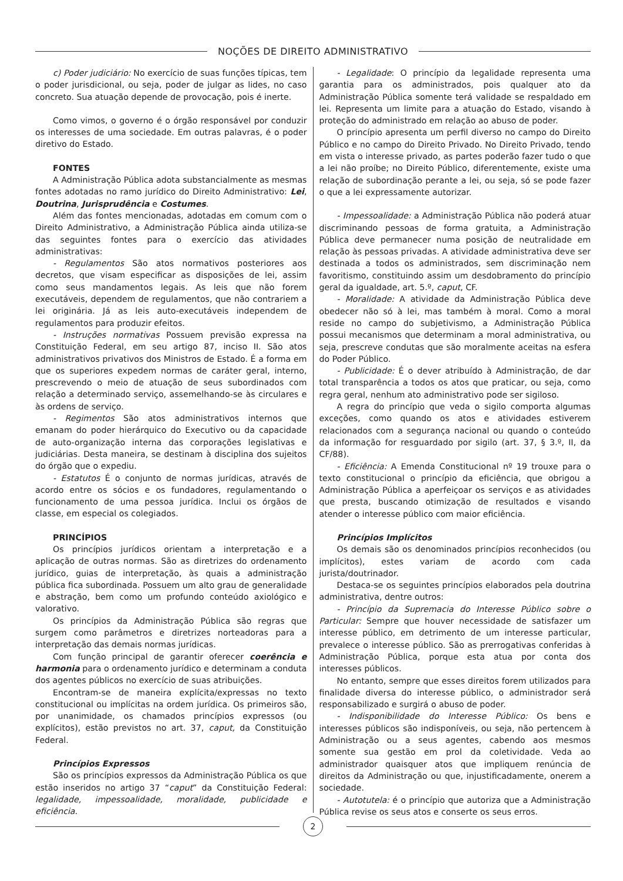NOÇÕES DE DIREITO ADMINISTRATIVO
c) Poder judiciário: No exercício de suas funções típicas, tem o poder jurisdicional, ou seja, poder de julgar as lides, no caso concreto. Sua atuação depende de provocação, pois é inerte.
Como vimos, o governo é o órgão responsável por conduzir os interesses de uma sociedade. Em outras palavras, é o poder diretivo do Estado.
FONTES
A Administração Pública adota substancialmente as mesmas fontes adotadas no ramo jurídico do Direito Administrativo: Lei, Doutrina, Jurisprudência e Costumes.
Além das fontes mencionadas, adotadas em comum com o Direito Administrativo, a Administração Pública ainda utiliza-se das seguintes fontes para o exercício das atividades administrativas:
- Regulamentos São atos normativos posteriores aos decretos, que visam especificar as disposições de lei, assim como seus mandamentos legais. As leis que não forem executáveis, dependem de regulamentos, que não contrariem a lei originária. Já as leis auto-executáveis independem de regulamentos para produzir efeitos.
- Instruções normativas Possuem previsão expressa na Constituição Federal, em seu artigo 87, inciso II. São atos administrativos privativos dos Ministros de Estado. É a forma em que os superiores expedem normas de caráter geral, interno, prescrevendo o meio de atuação de seus subordinados com relação a determinado serviço, assemelhando-se às circulares e às ordens de serviço.
- Regimentos São atos administrativos internos que emanam do poder hierárquico do Executivo ou da capacidade de auto-organização interna das corporações legislativas e judiciárias. Desta maneira, se destinam à disciplina dos sujeitos do órgão que o expediu.
- Estatutos É o conjunto de normas jurídicas, através de acordo entre os sócios e os fundadores, regulamentando o funcionamento de uma pessoa jurídica. Inclui os órgãos de classe, em especial os colegiados.
PRINCÍPIOS
Os princípios jurídicos orientam a interpretação e a aplicação de outras normas. São as diretrizes do ordenamento jurídico, guias de interpretação, às quais a administração pública fica subordinada. Possuem um alto grau de generalidade e abstração, bem como um profundo conteúdo axiológico e valorativo.
Os princípios da Administração Pública são regras que surgem como parâmetros e diretrizes norteadoras para a interpretação das demais normas jurídicas.
Com função principal de garantir oferecer coerência e harmonia para o ordenamento jurídico e determinam a conduta dos agentes públicos no exercício de suas atribuições.
Encontram-se de maneira explícita/expressas no texto constitucional ou implícitas na ordem jurídica. Os primeiros são, por unanimidade, os chamados princípios expressos (ou explícitos), estão previstos no art. 37, caput, da Constituição Federal.
Princípios Expressos
São os princípios expressos da Administração Pública os que estão inseridos no artigo 37 “caput” da Constituição Federal: legalidade, impessoalidade, moralidade, publicidade e eficiência.
- Legalidade: O princípio da legalidade representa uma garantia para os administrados, pois qualquer ato da Administração Pública somente terá validade se respaldado em lei. Representa um limite para a atuação do Estado, visando à proteção do administrado em relação ao abuso de poder.
O princípio apresenta um perfil diverso no campo do Direito Público e no campo do Direito Privado. No Direito Privado, tendo em vista o interesse privado, as partes poderão fazer tudo o que a lei não proíbe; no Direito Público, diferentemente, existe uma relação de subordinação perante a lei, ou seja, só se pode fazer o que a lei expressamente autorizar.
- Impessoalidade: a Administração Pública não poderá atuar discriminando pessoas de forma gratuita, a Administração Pública deve permanecer numa posição de neutralidade em relação às pessoas privadas. A atividade administrativa deve ser destinada a todos os administrados, sem discriminação nem favoritismo, constituindo assim um desdobramento do princípio geral da igualdade, art. 5.º, caput, CF.
- Moralidade: A atividade da Administração Pública deve obedecer não só à lei, mas também à moral. Como a moral reside no campo do subjetivismo, a Administração Pública possui mecanismos que determinam a moral administrativa, ou seja, prescreve condutas que são moralmente aceitas na esfera do Poder Público.
- Publicidade: É o dever atribuído à Administração, de dar total transparência a todos os atos que praticar, ou seja, como regra geral, nenhum ato administrativo pode ser sigiloso.
A regra do princípio que veda o sigilo comporta algumas exceções, como quando os atos e atividades estiverem relacionados com a segurança nacional ou quando o conteúdo da informação for resguardado por sigilo (art. 37, § 3.º, II, da CF/88).
- Eficiência: A Emenda Constitucional nº 19 trouxe para o texto constitucional o princípio da eficiência, que obrigou a Administração Pública a aperfeiçoar os serviços e as atividades que presta, buscando otimização de resultados e visando atender o interesse público com maior eficiência.
Princípios Implícitos
Os demais são os denominados princípios reconhecidos (ou implícitos), estes variam de acordo com cada jurista/doutrinador.
Destaca-se os seguintes princípios elaborados pela doutrina administrativa, dentre outros:
- Princípio da Supremacia do Interesse Público sobre o Particular: Sempre que houver necessidade de satisfazer um interesse público, em detrimento de um interesse particular, prevalece o interesse público. São as prerrogativas conferidas à Administração Pública, porque esta atua por conta dos interesses públicos.
No entanto, sempre que esses direitos forem utilizados para finalidade diversa do interesse público, o administrador será responsabilizado e surgirá o abuso de poder.
- Indisponibilidade do Interesse Público: Os bens e interesses públicos são indisponíveis, ou seja, não pertencem à Administração ou a seus agentes, cabendo aos mesmos somente sua gestão em prol da coletividade. Veda ao administrador quaisquer atos que impliquem renúncia de direitos da Administração ou que, injustificadamente, onerem a sociedade.
- Autotutela: é o princípio que autoriza que a Administração Pública revise os seus atos e conserte os seus erros.
2